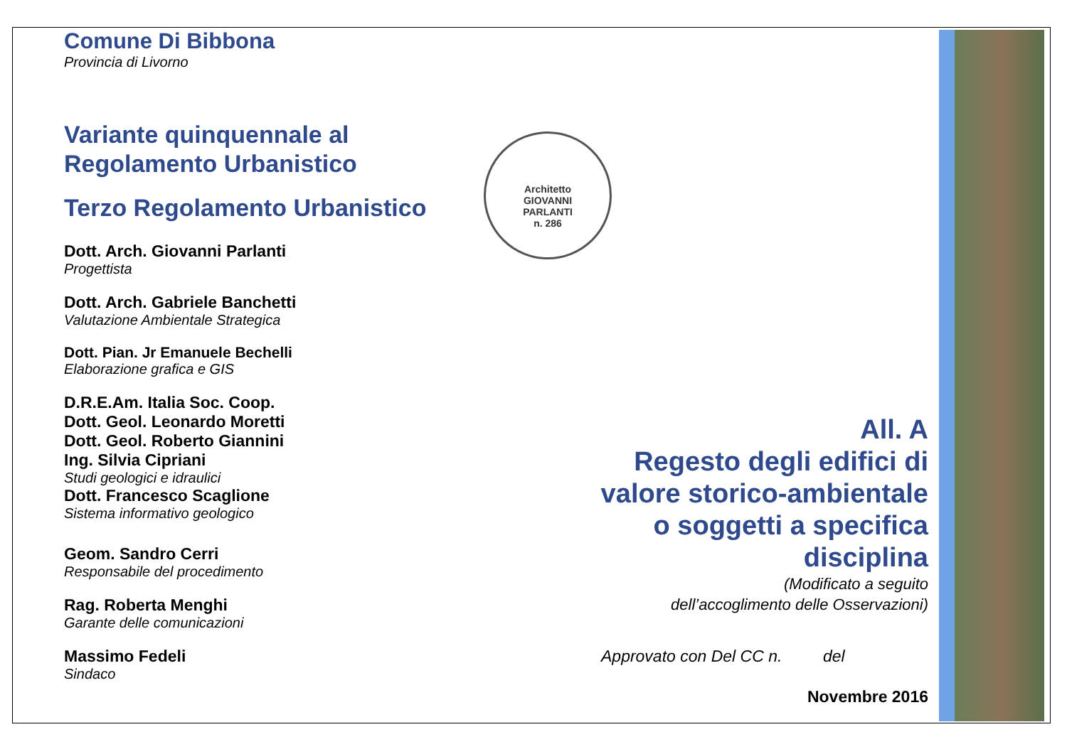Comune Di Bibbona
Provincia di Livorno
Variante quinquennale al
Regolamento Urbanistico
Terzo Regolamento Urbanistico
Dott. Arch. Giovanni Parlanti
Progettista
Dott. Arch. Gabriele Banchetti
Valutazione Ambientale Strategica
Dott. Pian. Jr Emanuele Bechelli
Elaborazione grafica e GIS
D.R.E.Am. Italia Soc. Coop.
Dott. Geol. Leonardo Moretti
Dott. Geol. Roberto Giannini
Ing. Silvia Cipriani
Studi geologici e idraulici
Dott. Francesco Scaglione
Sistema informativo geologico
Geom. Sandro Cerri
Responsabile del procedimento
Rag. Roberta Menghi
Garante delle comunicazioni
Massimo Fedeli
Sindaco
Architetto
GIOVANNI
PARLANTI
n. 286
All. A
Regesto degli edifici di
valore storico-ambientale
o soggetti a specifica
disciplina
(Modificato a seguito
dell’accoglimento delle Osservazioni)
Approvato con Del CC n. del
Novembre 2016